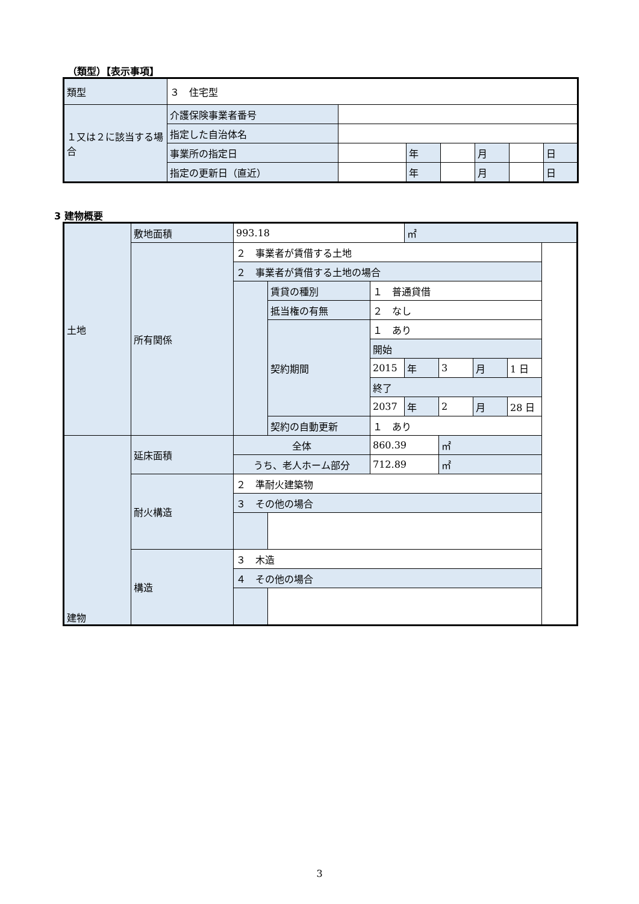（類型）【表示事項】
| 類型 | ３ 住宅型 | | | | | | |
| １又は２に該当する場合 | 介護保険事業者番号 | | | | | | |
| | 指定した自治体名 | | | | | | |
| | 事業所の指定日 | | 年 | | 月 | | 日 |
| | 指定の更新日（直近） | | 年 | | 月 | | 日 |
3 建物概要
| 土地 | 敷地面積 | 993.18 | | | ㎡ | | | |
| | 所有関係 | ２ 事業者が賃借する土地 | | | | | | |
| | | ２ 事業者が賃借する土地の場合 | | | | | | |
| | | | 賃貸の種別 | １ 普通貸借 | | | | |
| | | | 抵当権の有無 | ２ なし | | | | |
| | | | 契約期間 | １ あり | | | | |
| | | | | 開始 | | | | |
| | | | | 2015 | 年 | 3 | 月 | 1 日 |
| | | | | 終了 | | | | |
| | | | | 2037 | 年 | 2 | 月 | 28 日 |
| | | | 契約の自動更新 | １ あり | | | | |
| 建物 | 延床面積 | 全体 | | 860.39 | | ㎡ | | |
| | | うち、老人ホーム部分 | | 712.89 | | ㎡ | | |
| | 耐火構造 | ２ 準耐火建築物 | | | | | | |
| | | ３ その他の場合 | | | | | | |
| | 構造 | ３ 木造 | | | | | | |
| | | ４ その他の場合 | | | | | | |
3